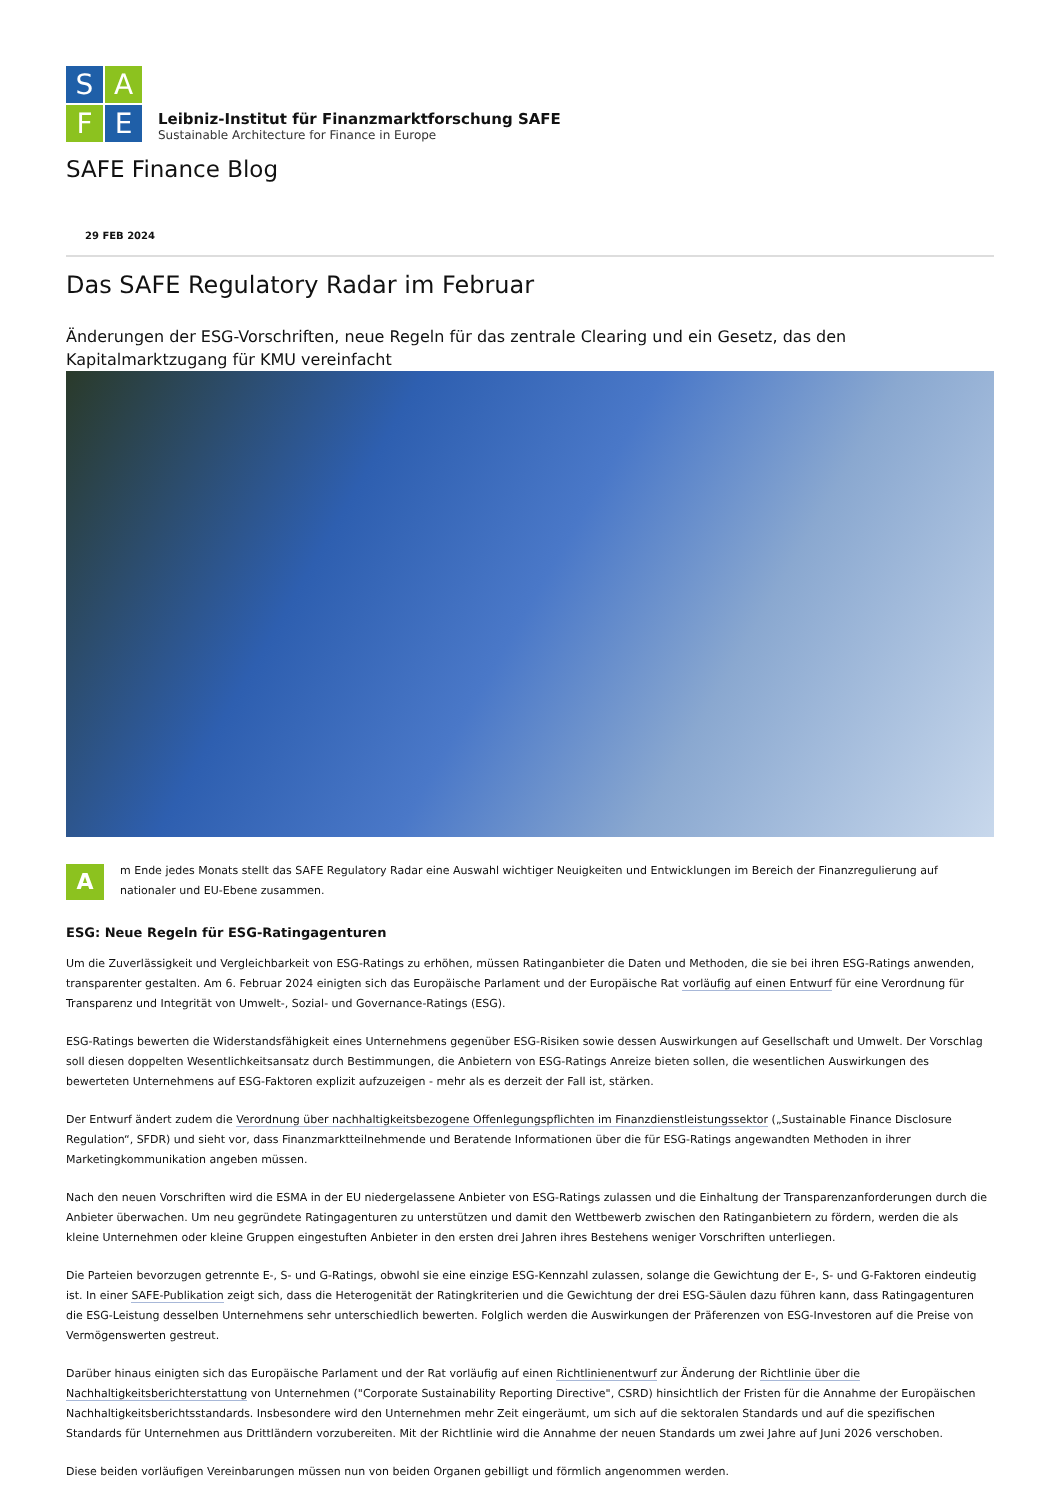S
A
F
E
Leibniz-Institut für Finanzmarktforschung SAFE
Sustainable Architecture for Finance in Europe
SAFE Finance Blog
29 FEB 2024
Das SAFE Regulatory Radar im Februar
Änderungen der ESG-Vorschriften, neue Regeln für das zentrale Clearing und ein Gesetz, das den Kapitalmarktzugang für KMU vereinfacht
A
m Ende jedes Monats stellt das SAFE Regulatory Radar eine Auswahl wichtiger Neuigkeiten und Entwicklungen im Bereich der Finanzregulierung auf nationaler und EU-Ebene zusammen.
ESG: Neue Regeln für ESG-Ratingagenturen
Um die Zuverlässigkeit und Vergleichbarkeit von ESG-Ratings zu erhöhen, müssen Ratinganbieter die Daten und Methoden, die sie bei ihren ESG-Ratings anwenden, transparenter gestalten. Am 6. Februar 2024 einigten sich das Europäische Parlament und der Europäische Rat vorläufig auf einen Entwurf für eine Verordnung für Transparenz und Integrität von Umwelt-, Sozial- und Governance-Ratings (ESG).
ESG-Ratings bewerten die Widerstandsfähigkeit eines Unternehmens gegenüber ESG-Risiken sowie dessen Auswirkungen auf Gesellschaft und Umwelt. Der Vorschlag soll diesen doppelten Wesentlichkeitsansatz durch Bestimmungen, die Anbietern von ESG-Ratings Anreize bieten sollen, die wesentlichen Auswirkungen des bewerteten Unternehmens auf ESG-Faktoren explizit aufzuzeigen - mehr als es derzeit der Fall ist, stärken.
Der Entwurf ändert zudem die Verordnung über nachhaltigkeitsbezogene Offenlegungspflichten im Finanzdienstleistungssektor („Sustainable Finance Disclosure Regulation“, SFDR) und sieht vor, dass Finanzmarktteilnehmende und Beratende Informationen über die für ESG-Ratings angewandten Methoden in ihrer Marketingkommunikation angeben müssen.
Nach den neuen Vorschriften wird die ESMA in der EU niedergelassene Anbieter von ESG-Ratings zulassen und die Einhaltung der Transparenzanforderungen durch die Anbieter überwachen. Um neu gegründete Ratingagenturen zu unterstützen und damit den Wettbewerb zwischen den Ratinganbietern zu fördern, werden die als kleine Unternehmen oder kleine Gruppen eingestuften Anbieter in den ersten drei Jahren ihres Bestehens weniger Vorschriften unterliegen.
Die Parteien bevorzugen getrennte E-, S- und G-Ratings, obwohl sie eine einzige ESG-Kennzahl zulassen, solange die Gewichtung der E-, S- und G-Faktoren eindeutig ist. In einer SAFE-Publikation zeigt sich, dass die Heterogenität der Ratingkriterien und die Gewichtung der drei ESG-Säulen dazu führen kann, dass Ratingagenturen die ESG-Leistung desselben Unternehmens sehr unterschiedlich bewerten. Folglich werden die Auswirkungen der Präferenzen von ESG-Investoren auf die Preise von Vermögenswerten gestreut.
Darüber hinaus einigten sich das Europäische Parlament und der Rat vorläufig auf einen Richtlinienentwurf zur Änderung der Richtlinie über die Nachhaltigkeitsberichterstattung von Unternehmen ("Corporate Sustainability Reporting Directive", CSRD) hinsichtlich der Fristen für die Annahme der Europäischen Nachhaltigkeitsberichtsstandards. Insbesondere wird den Unternehmen mehr Zeit eingeräumt, um sich auf die sektoralen Standards und auf die spezifischen Standards für Unternehmen aus Drittländern vorzubereiten. Mit der Richtlinie wird die Annahme der neuen Standards um zwei Jahre auf Juni 2026 verschoben.
Diese beiden vorläufigen Vereinbarungen müssen nun von beiden Organen gebilligt und förmlich angenommen werden.